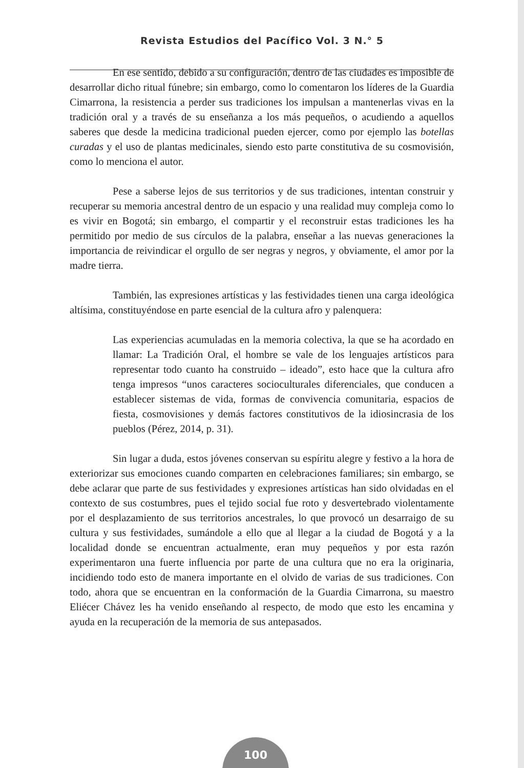Revista Estudios del Pacífico Vol. 3 N.° 5
En ese sentido, debido a su configuración, dentro de las ciudades es imposible de desarrollar dicho ritual fúnebre; sin embargo, como lo comentaron los líderes de la Guardia Cimarrona, la resistencia a perder sus tradiciones los impulsan a mantenerlas vivas en la tradición oral y a través de su enseñanza a los más pequeños, o acudiendo a aquellos saberes que desde la medicina tradicional pueden ejercer, como por ejemplo las botellas curadas y el uso de plantas medicinales, siendo esto parte constitutiva de su cosmovisión, como lo menciona el autor.
Pese a saberse lejos de sus territorios y de sus tradiciones, intentan construir y recuperar su memoria ancestral dentro de un espacio y una realidad muy compleja como lo es vivir en Bogotá; sin embargo, el compartir y el reconstruir estas tradiciones les ha permitido por medio de sus círculos de la palabra, enseñar a las nuevas generaciones la importancia de reivindicar el orgullo de ser negras y negros, y obviamente, el amor por la madre tierra.
También, las expresiones artísticas y las festividades tienen una carga ideológica altísima, constituyéndose en parte esencial de la cultura afro y palenquera:
Las experiencias acumuladas en la memoria colectiva, la que se ha acordado en llamar: La Tradición Oral, el hombre se vale de los lenguajes artísticos para representar todo cuanto ha construido – ideado”, esto hace que la cultura afro tenga impresos “unos caracteres socioculturales diferenciales, que conducen a establecer sistemas de vida, formas de convivencia comunitaria, espacios de fiesta, cosmovisiones y demás factores constitutivos de la idiosincrasia de los pueblos (Pérez, 2014, p. 31).
Sin lugar a duda, estos jóvenes conservan su espíritu alegre y festivo a la hora de exteriorizar sus emociones cuando comparten en celebraciones familiares; sin embargo, se debe aclarar que parte de sus festividades y expresiones artísticas han sido olvidadas en el contexto de sus costumbres, pues el tejido social fue roto y desvertebrado violentamente por el desplazamiento de sus territorios ancestrales, lo que provocó un desarraigo de su cultura y sus festividades, sumándole a ello que al llegar a la ciudad de Bogotá y a la localidad donde se encuentran actualmente, eran muy pequeños y por esta razón experimentaron una fuerte influencia por parte de una cultura que no era la originaria, incidiendo todo esto de manera importante en el olvido de varias de sus tradiciones. Con todo, ahora que se encuentran en la conformación de la Guardia Cimarrona, su maestro Eliécer Chávez les ha venido enseñando al respecto, de modo que esto les encamina y ayuda en la recuperación de la memoria de sus antepasados.
100